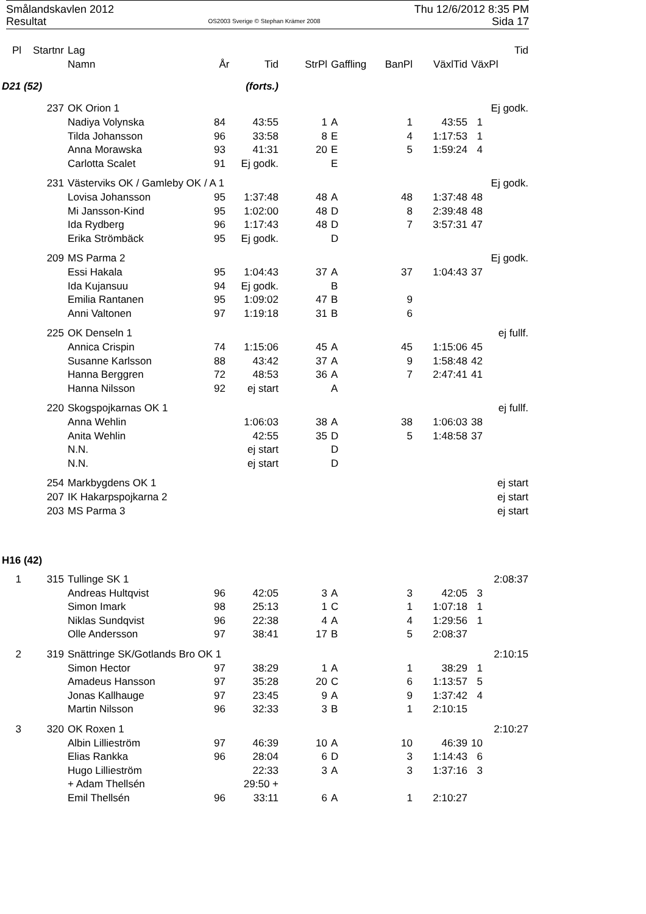Smålandskavlen 2012
Resultat
OS2003 Sverige © Stephan Krämer 2008
Thu 12/6/2012 8:35 PM
Sida 17
| Pl | Startnr | Lag | | | | | | | Tid |
| --- | --- | --- | --- | --- | --- | --- | --- | --- | --- |
| | | Namn | År | Tid | StrPl | Gaffling | BanPl | VäxlTid | VäxPl |
| D21 (52) | | | (forts.) | | | | | | |
| | 237 | OK Orion 1 | | | | | | | Ej godk. |
| | | Nadiya Volynska | 84 | 43:55 | 1 | A | 1 | 43:55 | 1 |
| | | Tilda Johansson | 96 | 33:58 | 8 | E | 4 | 1:17:53 | 1 |
| | | Anna Morawska | 93 | 41:31 | 20 | E | 5 | 1:59:24 | 4 |
| | | Carlotta Scalet | 91 | Ej godk. | | E | | | |
| | 231 | Västerviks OK / Gamleby OK / A 1 | | | | | | | Ej godk. |
| | | Lovisa Johansson | 95 | 1:37:48 | 48 | A | 48 | 1:37:48 | 48 |
| | | Mi Jansson-Kind | 95 | 1:02:00 | 48 | D | 8 | 2:39:48 | 48 |
| | | Ida Rydberg | 96 | 1:17:43 | 48 | D | 7 | 3:57:31 | 47 |
| | | Erika Strömbäck | 95 | Ej godk. | | D | | | |
| | 209 | MS Parma 2 | | | | | | | Ej godk. |
| | | Essi Hakala | 95 | 1:04:43 | 37 | A | 37 | 1:04:43 | 37 |
| | | Ida Kujansuu | 94 | Ej godk. | | B | | | |
| | | Emilia Rantanen | 95 | 1:09:02 | 47 | B | 9 | | |
| | | Anni Valtonen | 97 | 1:19:18 | 31 | B | 6 | | |
| | 225 | OK Denseln 1 | | | | | | | ej fullf. |
| | | Annica Crispin | 74 | 1:15:06 | 45 | A | 45 | 1:15:06 | 45 |
| | | Susanne Karlsson | 88 | 43:42 | 37 | A | 9 | 1:58:48 | 42 |
| | | Hanna Berggren | 72 | 48:53 | 36 | A | 7 | 2:47:41 | 41 |
| | | Hanna Nilsson | 92 | ej start | | A | | | |
| | 220 | Skogspojkarnas OK 1 | | | | | | | ej fullf. |
| | | Anna Wehlin | | 1:06:03 | 38 | A | 38 | 1:06:03 | 38 |
| | | Anita Wehlin | | 42:55 | 35 | D | 5 | 1:48:58 | 37 |
| | | N.N. | | ej start | | D | | | |
| | | N.N. | | ej start | | D | | | |
| | 254 | Markbygdens OK 1 | | | | | | | ej start |
| | 207 | IK Hakarpspojkarna 2 | | | | | | | ej start |
| | 203 | MS Parma 3 | | | | | | | ej start |
| H16 (42) | | | | | | | | | |
| 1 | 315 | Tullinge SK 1 | | | | | | | 2:08:37 |
| | | Andreas Hultqvist | 96 | 42:05 | 3 | A | 3 | 42:05 | 3 |
| | | Simon Imark | 98 | 25:13 | 1 | C | 1 | 1:07:18 | 1 |
| | | Niklas Sundqvist | 96 | 22:38 | 4 | A | 4 | 1:29:56 | 1 |
| | | Olle Andersson | 97 | 38:41 | 17 | B | 5 | 2:08:37 | |
| 2 | 319 | Snättringe SK/Gotlands Bro OK 1 | | | | | | | 2:10:15 |
| | | Simon Hector | 97 | 38:29 | 1 | A | 1 | 38:29 | 1 |
| | | Amadeus Hansson | 97 | 35:28 | 20 | C | 6 | 1:13:57 | 5 |
| | | Jonas Kallhauge | 97 | 23:45 | 9 | A | 9 | 1:37:42 | 4 |
| | | Martin Nilsson | 96 | 32:33 | 3 | B | 1 | 2:10:15 | |
| 3 | 320 | OK Roxen 1 | | | | | | | 2:10:27 |
| | | Albin Lillieström | 97 | 46:39 | 10 | A | 10 | 46:39 | 10 |
| | | Elias Rankka | 96 | 28:04 | 6 | D | 3 | 1:14:43 | 6 |
| | | Hugo Lillieström | | 22:33 | 3 | A | 3 | 1:37:16 | 3 |
| | | + Adam Thellsén | | 29:50 + | | | | | |
| | | Emil Thellsén | 96 | 33:11 | 6 | A | 1 | 2:10:27 | |